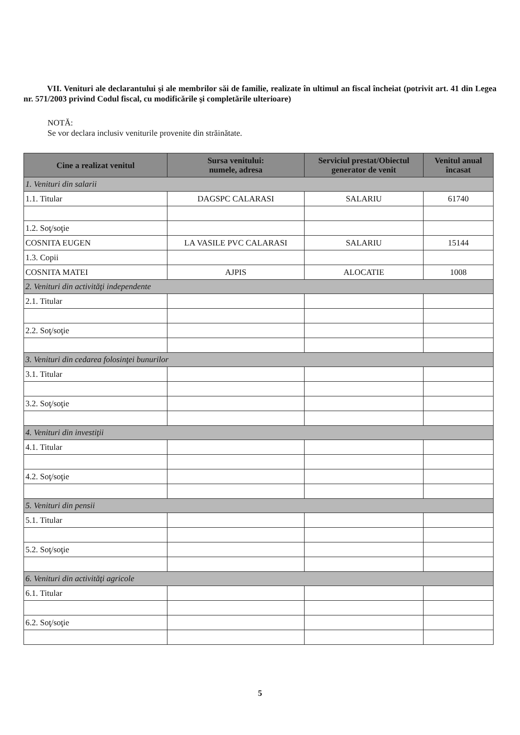VII. Venituri ale declarantului şi ale membrilor săi de familie, realizate în ultimul an fiscal încheiat (potrivit art. 41 din Legea nr. 571/2003 privind Codul fiscal, cu modificările şi completările ulterioare)
NOTĂ:
Se vor declara inclusiv veniturile provenite din străinătate.
| Cine a realizat venitul | Sursa venitului: numele, adresa | Serviciul prestat/Obiectul generator de venit | Venitul anual încasat |
| --- | --- | --- | --- |
| 1. Venituri din salarii | | | |
| 1.1. Titular | DAGSPC CALARASI | SALARIU | 61740 |
| 1.2. Soţ/soţie | | | |
| COSNITA EUGEN | LA VASILE PVC CALARASI | SALARIU | 15144 |
| 1.3. Copii | | | |
| COSNITA MATEI | AJPIS | ALOCATIE | 1008 |
| 2. Venituri din activităţi independente | | | |
| 2.1. Titular | | | |
| 2.2. Soţ/soţie | | | |
| 3. Venituri din cedarea folosinţei bunurilor | | | |
| 3.1. Titular | | | |
| 3.2. Soţ/soţie | | | |
| 4. Venituri din investiţii | | | |
| 4.1. Titular | | | |
| 4.2. Soţ/soţie | | | |
| 5. Venituri din pensii | | | |
| 5.1. Titular | | | |
| 5.2. Soţ/soţie | | | |
| 6. Venituri din activităţi agricole | | | |
| 6.1. Titular | | | |
| 6.2. Soţ/soţie | | | |
5